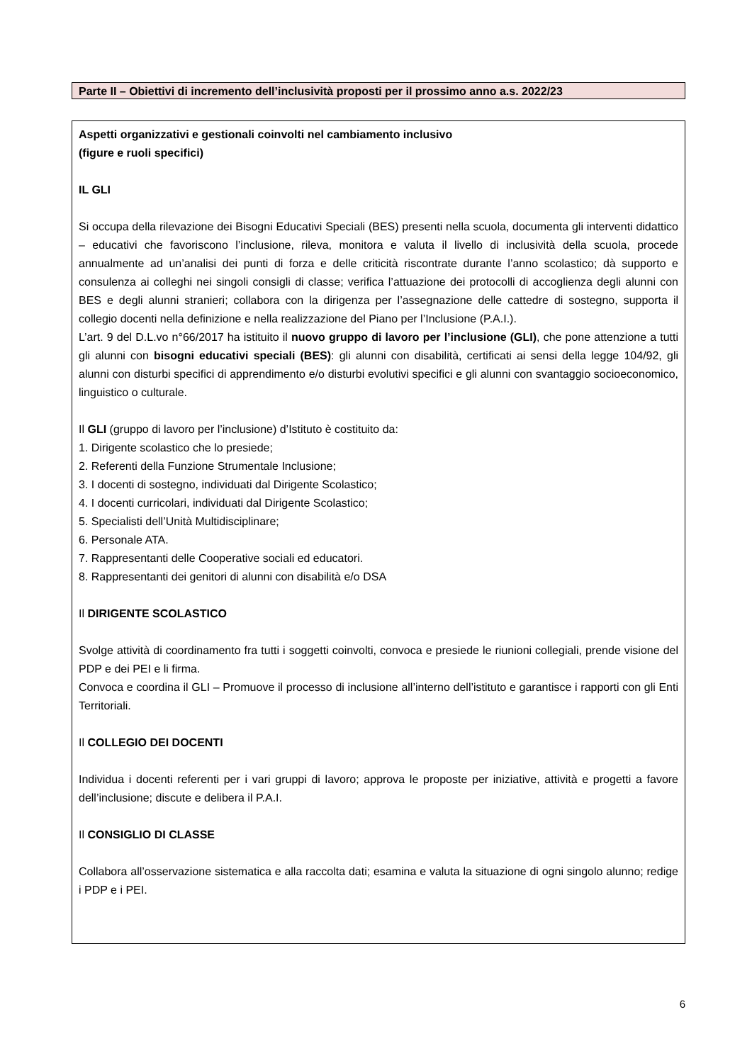Parte II – Obiettivi di incremento dell’inclusività proposti per il prossimo anno a.s. 2022/23
Aspetti organizzativi e gestionali coinvolti nel cambiamento inclusivo
(figure e ruoli specifici)
IL GLI
Si occupa della rilevazione dei Bisogni Educativi Speciali (BES) presenti nella scuola, documenta gli interventi didattico – educativi che favoriscono l’inclusione, rileva, monitora e valuta il livello di inclusività della scuola, procede annualmente ad un’analisi dei punti di forza e delle criticità riscontrate durante l’anno scolastico; dà supporto e consulenza ai colleghi nei singoli consigli di classe; verifica l’attuazione dei protocolli di accoglienza degli alunni con BES e degli alunni stranieri; collabora con la dirigenza per l’assegnazione delle cattedre di sostegno, supporta il collegio docenti nella definizione e nella realizzazione del Piano per l’Inclusione (P.A.I.).
L’art. 9 del D.L.vo n°66/2017 ha istituito il nuovo gruppo di lavoro per l’inclusione (GLI), che pone attenzione a tutti gli alunni con bisogni educativi speciali (BES): gli alunni con disabilità, certificati ai sensi della legge 104/92, gli alunni con disturbi specifici di apprendimento e/o disturbi evolutivi specifici e gli alunni con svantaggio socioeconomico, linguistico o culturale.
Il GLI (gruppo di lavoro per l’inclusione) d’Istituto è costituito da:
1. Dirigente scolastico che lo presiede;
2. Referenti della Funzione Strumentale Inclusione;
3. I docenti di sostegno, individuati dal Dirigente Scolastico;
4. I docenti curricolari, individuati dal Dirigente Scolastico;
5. Specialisti dell’Unità Multidisciplinare;
6. Personale ATA.
7. Rappresentanti delle Cooperative sociali ed educatori.
8. Rappresentanti dei genitori di alunni con disabilità e/o DSA
Il DIRIGENTE SCOLASTICO
Svolge attività di coordinamento fra tutti i soggetti coinvolti, convoca e presiede le riunioni collegiali, prende visione del PDP e dei PEI e li firma.
Convoca e coordina il GLI – Promuove il processo di inclusione all’interno dell’istituto e garantisce i rapporti con gli Enti Territoriali.
Il COLLEGIO DEI DOCENTI
Individua i docenti referenti per i vari gruppi di lavoro; approva le proposte per iniziative, attività e progetti a favore dell’inclusione; discute e delibera il P.A.I.
Il CONSIGLIO DI CLASSE
Collabora all’osservazione sistematica e alla raccolta dati; esamina e valuta la situazione di ogni singolo alunno; redige i PDP e i PEI.
6